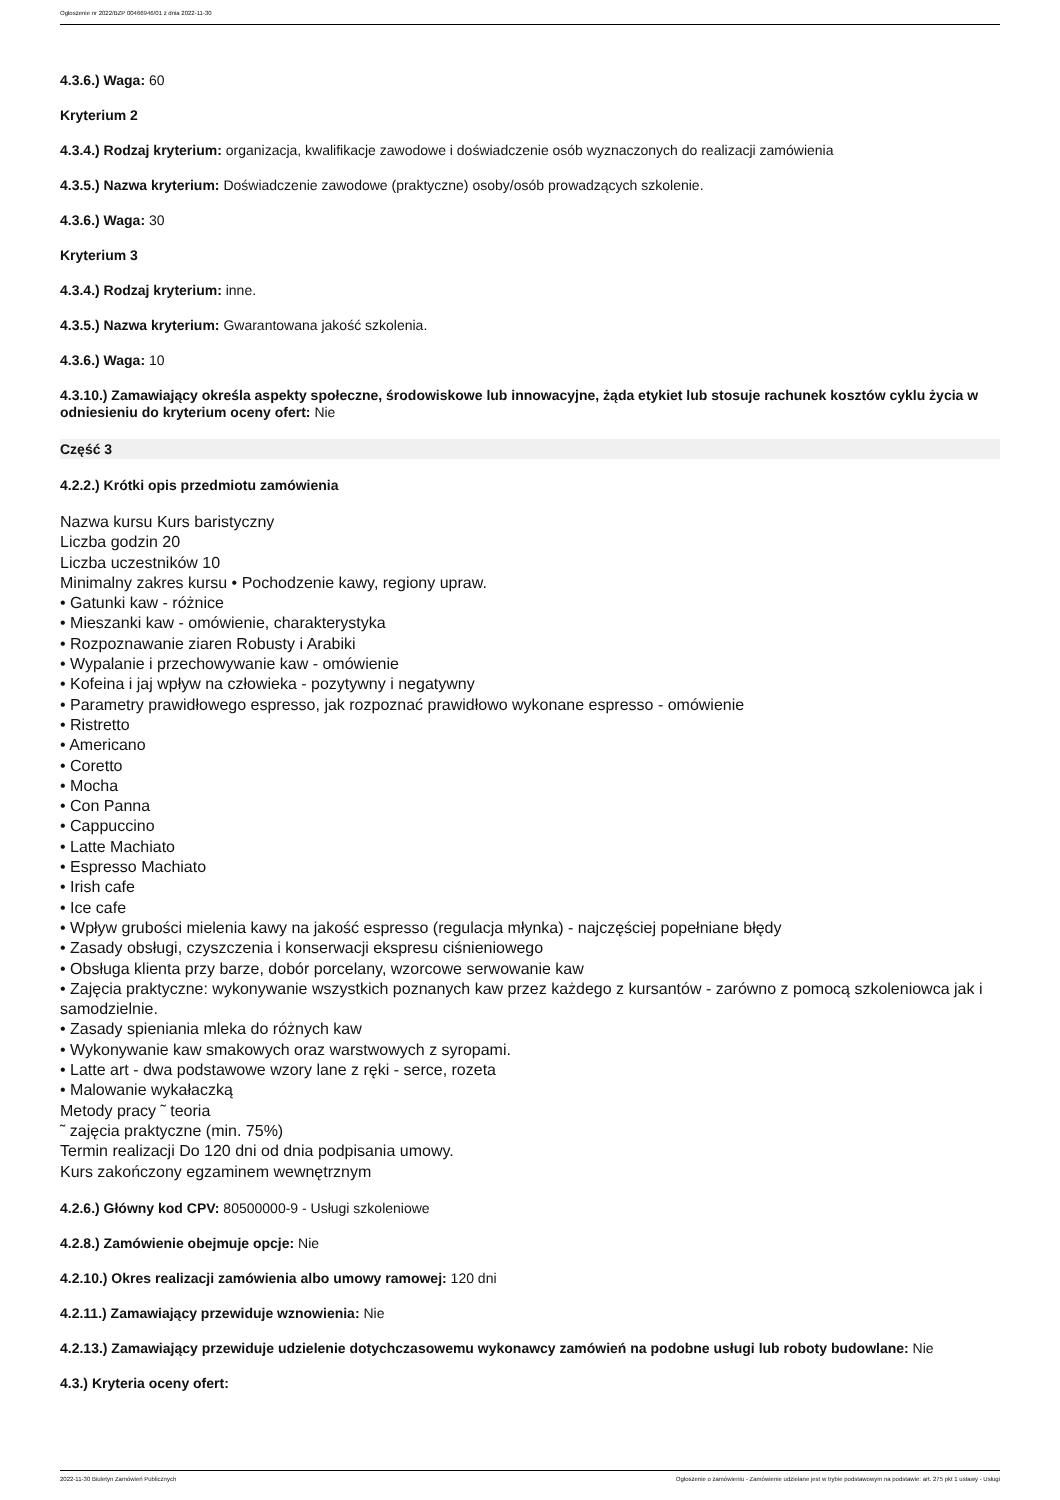Ogłoszenie nr 2022/BZP 00466946/01 z dnia 2022-11-30
4.3.6.) Waga: 60
Kryterium 2
4.3.4.) Rodzaj kryterium: organizacja, kwalifikacje zawodowe i doświadczenie osób wyznaczonych do realizacji zamówienia
4.3.5.) Nazwa kryterium: Doświadczenie zawodowe (praktyczne) osoby/osób prowadzących szkolenie.
4.3.6.) Waga: 30
Kryterium 3
4.3.4.) Rodzaj kryterium: inne.
4.3.5.) Nazwa kryterium: Gwarantowana jakość szkolenia.
4.3.6.) Waga: 10
4.3.10.) Zamawiający określa aspekty społeczne, środowiskowe lub innowacyjne, żąda etykiet lub stosuje rachunek kosztów cyklu życia w odniesieniu do kryterium oceny ofert: Nie
Część 3
4.2.2.) Krótki opis przedmiotu zamówienia
Nazwa kursu Kurs baristyczny
Liczba godzin 20
Liczba uczestników 10
Minimalny zakres kursu • Pochodzenie kawy, regiony upraw.
• Gatunki kaw - różnice
• Mieszanki kaw - omówienie, charakterystyka
• Rozpoznawanie ziaren Robusty i Arabiki
• Wypalanie i przechowywanie kaw - omówienie
• Kofeina i jaj wpływ na człowieka - pozytywny i negatywny
• Parametry prawidłowego espresso, jak rozpoznać prawidłowo wykonane espresso - omówienie
• Ristretto
• Americano
• Coretto
• Mocha
• Con Panna
• Cappuccino
• Latte Machiato
• Espresso Machiato
• Irish cafe
• Ice cafe
• Wpływ grubości mielenia kawy na jakość espresso (regulacja młynka) - najczęściej popełniane błędy
• Zasady obsługi, czyszczenia i konserwacji ekspresu ciśnieniowego
• Obsługa klienta przy barze, dobór porcelany, wzorcowe serwowanie kaw
• Zajęcia praktyczne: wykonywanie wszystkich poznanych kaw przez każdego z kursantów - zarówno z pomocą szkoleniowca jak i samodzielnie.
• Zasady spieniania mleka do różnych kaw
• Wykonywanie kaw smakowych oraz warstwowych z syropami.
• Latte art - dwa podstawowe wzory lane z ręki - serce, rozeta
• Malowanie wykałaczką
Metody pracy ˜ teoria
˜ zajęcia praktyczne (min. 75%)
Termin realizacji Do 120 dni od dnia podpisania umowy.
Kurs zakończony egzaminem wewnętrznym
4.2.6.) Główny kod CPV: 80500000-9 - Usługi szkoleniowe
4.2.8.) Zamówienie obejmuje opcje: Nie
4.2.10.) Okres realizacji zamówienia albo umowy ramowej: 120 dni
4.2.11.) Zamawiający przewiduje wznowienia: Nie
4.2.13.) Zamawiający przewiduje udzielenie dotychczasowemu wykonawcy zamówień na podobne usługi lub roboty budowlane: Nie
4.3.) Kryteria oceny ofert:
2022-11-30 Biuletyn Zamówień Publicznych Ogłoszenie o zamówieniu - Zamówienie udzielane jest w trybie podstawowym na podstawie: art. 275 pkt 1 ustawy - Usługi